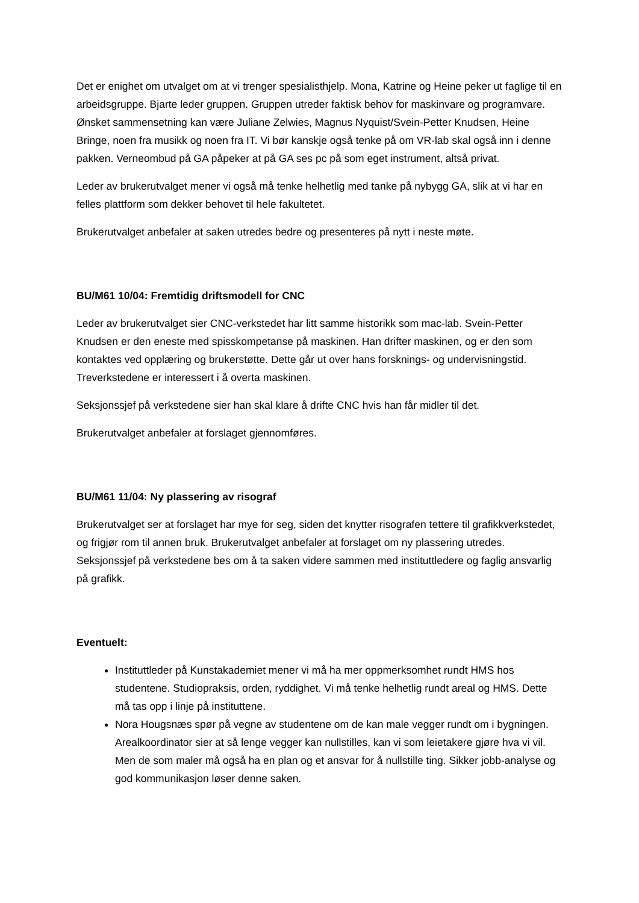Det er enighet om utvalget om at vi trenger spesialisthjelp. Mona, Katrine og Heine peker ut faglige til en arbeidsgruppe. Bjarte leder gruppen. Gruppen utreder faktisk behov for maskinvare og programvare. Ønsket sammensetning kan være Juliane Zelwies, Magnus Nyquist/Svein-Petter Knudsen, Heine Bringe, noen fra musikk og noen fra IT. Vi bør kanskje også tenke på om VR-lab skal også inn i denne pakken. Verneombud på GA påpeker at på GA ses pc på som eget instrument, altså privat.
Leder av brukerutvalget mener vi også må tenke helhetlig med tanke på nybygg GA, slik at vi har en felles plattform som dekker behovet til hele fakultetet.
Brukerutvalget anbefaler at saken utredes bedre og presenteres på nytt i neste møte.
BU/M61 10/04: Fremtidig driftsmodell for CNC
Leder av brukerutvalget sier CNC-verkstedet har litt samme historikk som mac-lab. Svein-Petter Knudsen er den eneste med spisskompetanse på maskinen. Han drifter maskinen, og er den som kontaktes ved opplæring og brukerstøtte. Dette går ut over hans forsknings- og undervisningstid. Treverkstedene er interessert i å overta maskinen.
Seksjonssjef på verkstedene sier han skal klare å drifte CNC hvis han får midler til det.
Brukerutvalget anbefaler at forslaget gjennomføres.
BU/M61 11/04: Ny plassering av risograf
Brukerutvalget ser at forslaget har mye for seg, siden det knytter risografen tettere til grafikkverkstedet, og frigjør rom til annen bruk. Brukerutvalget anbefaler at forslaget om ny plassering utredes. Seksjonssjef på verkstedene bes om å ta saken videre sammen med instituttledere og faglig ansvarlig på grafikk.
Eventuelt:
Instituttleder på Kunstakademiet mener vi må ha mer oppmerksomhet rundt HMS hos studentene. Studiopraksis, orden, ryddighet. Vi må tenke helhetlig rundt areal og HMS. Dette må tas opp i linje på instituttene.
Nora Hougsnæs spør på vegne av studentene om de kan male vegger rundt om i bygningen. Arealkoordinator sier at så lenge vegger kan nullstilles, kan vi som leietakere gjøre hva vi vil. Men de som maler må også ha en plan og et ansvar for å nullstille ting. Sikker jobb-analyse og god kommunikasjon løser denne saken.